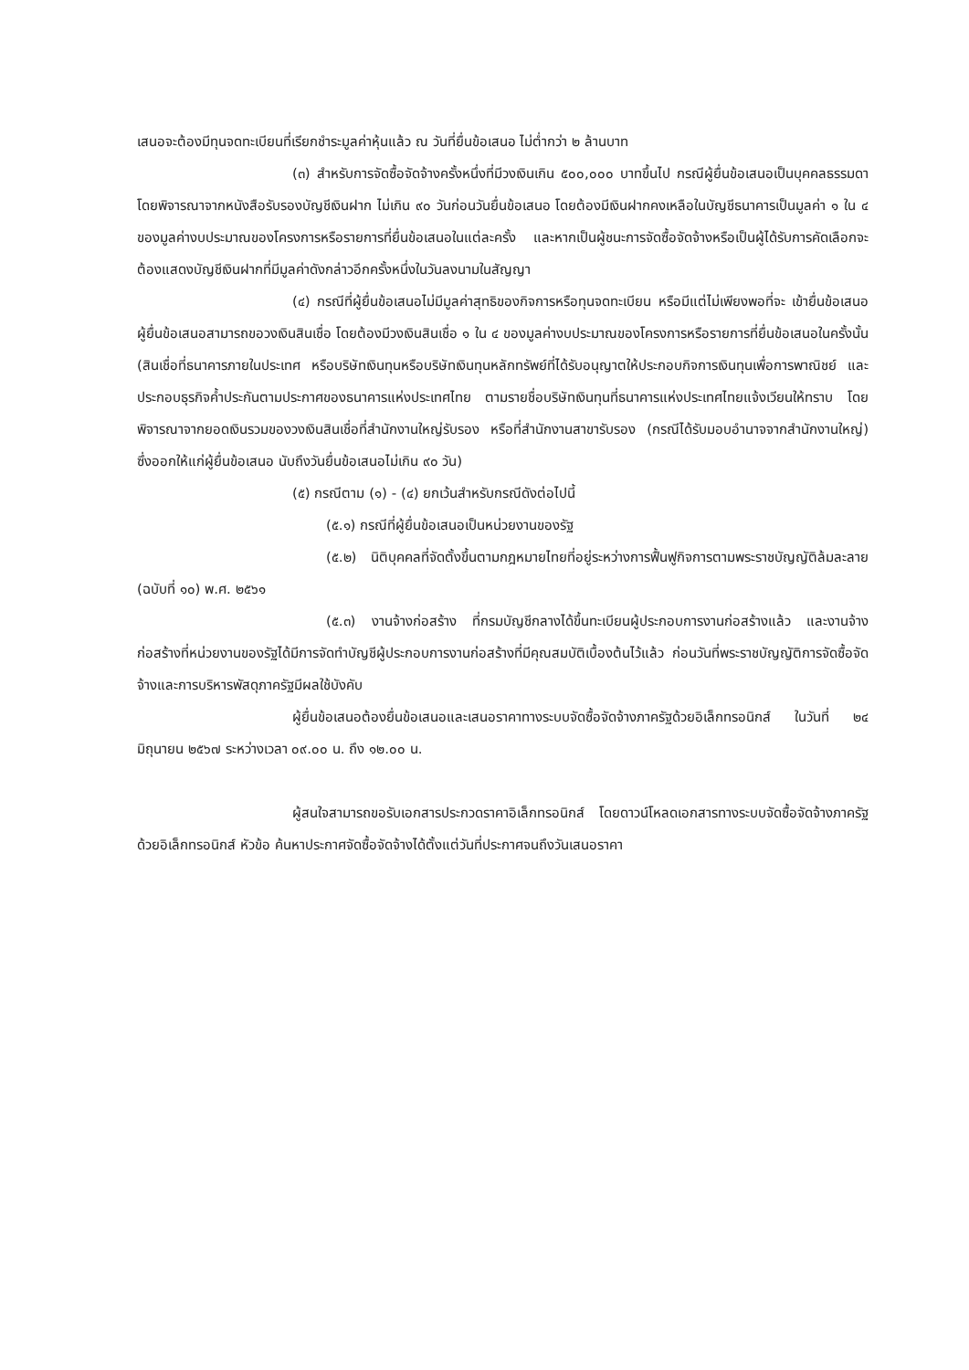เสนอจะต้องมีทุนจดทะเบียนที่เรียกชำระมูลค่าหุ้นแล้ว ณ วันที่ยื่นข้อเสนอ ไม่ต่ำกว่า ๒ ล้านบาท
(๓) สำหรับการจัดซื้อจัดจ้างครั้งหนึ่งที่มีวงเงินเกิน ๕๐๐,๐๐๐ บาทขึ้นไป กรณีผู้ยื่นข้อเสนอเป็นบุคคลธรรมดา โดยพิจารณาจากหนังสือรับรองบัญชีเงินฝาก ไม่เกิน ๙๐ วันก่อนวันยื่นข้อเสนอ โดยต้องมีเงินฝากคงเหลือในบัญชีธนาคารเป็นมูลค่า ๑ ใน ๔ ของมูลค่างบประมาณของโครงการหรือรายการที่ยื่นข้อเสนอในแต่ละครั้ง และหากเป็นผู้ชนะการจัดซื้อจัดจ้างหรือเป็นผู้ได้รับการคัดเลือกจะต้องแสดงบัญชีเงินฝากที่มีมูลค่าดังกล่าวอีกครั้งหนึ่งในวันลงนามในสัญญา
(๔) กรณีที่ผู้ยื่นข้อเสนอไม่มีมูลค่าสุทธิของกิจการหรือทุนจดทะเบียน หรือมีแต่ไม่เพียงพอที่จะ เข้ายื่นข้อเสนอ ผู้ยื่นข้อเสนอสามารถขอวงเงินสินเชื่อ โดยต้องมีวงเงินสินเชื่อ ๑ ใน ๔ ของมูลค่างบประมาณของโครงการหรือรายการที่ยื่นข้อเสนอในครั้งนั้น (สินเชื่อที่ธนาคารภายในประเทศ หรือบริษัทเงินทุนหรือบริษัทเงินทุนหลักทรัพย์ที่ได้รับอนุญาตให้ประกอบกิจการเงินทุนเพื่อการพาณิชย์ และประกอบธุรกิจค้ำประกันตามประกาศของธนาคารแห่งประเทศไทย ตามรายชื่อบริษัทเงินทุนที่ธนาคารแห่งประเทศไทยแจ้งเวียนให้ทราบ โดยพิจารณาจากยอดเงินรวมของวงเงินสินเชื่อที่สำนักงานใหญ่รับรอง หรือที่สำนักงานสาขารับรอง (กรณีได้รับมอบอำนาจจากสำนักงานใหญ่) ซึ่งออกให้แก่ผู้ยื่นข้อเสนอ นับถึงวันยื่นข้อเสนอไม่เกิน ๙๐ วัน)
(๕) กรณีตาม (๑) - (๔) ยกเว้นสำหรับกรณีดังต่อไปนี้
(๕.๑) กรณีที่ผู้ยื่นข้อเสนอเป็นหน่วยงานของรัฐ
(๕.๒) นิติบุคคลที่จัดตั้งขึ้นตามกฎหมายไทยที่อยู่ระหว่างการฟื้นฟูกิจการตามพระราชบัญญัติล้มละลาย (ฉบับที่ ๑๐) พ.ศ. ๒๕๖๑
(๕.๓) งานจ้างก่อสร้าง ที่กรมบัญชีกลางได้ขึ้นทะเบียนผู้ประกอบการงานก่อสร้างแล้ว และงานจ้างก่อสร้างที่หน่วยงานของรัฐได้มีการจัดทำบัญชีผู้ประกอบการงานก่อสร้างที่มีคุณสมบัติเบื้องต้นไว้แล้ว ก่อนวันที่พระราชบัญญัติการจัดซื้อจัดจ้างและการบริหารพัสดุภาครัฐมีผลใช้บังคับ
ผู้ยื่นข้อเสนอต้องยื่นข้อเสนอและเสนอราคาทางระบบจัดซื้อจัดจ้างภาครัฐด้วยอิเล็กทรอนิกส์ ในวันที่ ๒๔ มิถุนายน ๒๕๖๗ ระหว่างเวลา ๐๙.๐๐ น. ถึง ๑๒.๐๐ น.
ผู้สนใจสามารถขอรับเอกสารประกวดราคาอิเล็กทรอนิกส์ โดยดาวน์โหลดเอกสารทางระบบจัดซื้อจัดจ้างภาครัฐด้วยอิเล็กทรอนิกส์ หัวข้อ ค้นหาประกาศจัดซื้อจัดจ้างได้ตั้งแต่วันที่ประกาศจนถึงวันเสนอราคา